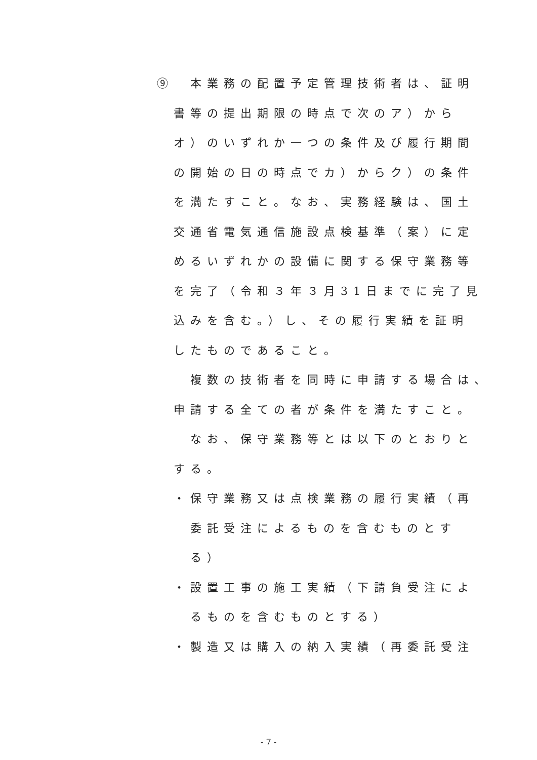⑨　本業務の配置予定管理技術者は、証明
　書等の提出期限の時点で次のア）から
　オ）のいずれか一つの条件及び履行期間
　の開始の日の時点でカ）からク）の条件
　を満たすこと。なお、実務経験は、国土
　交通省電気通信施設点検基準（案）に定
　めるいずれかの設備に関する保守業務等
　を完了（令和３年３月31日までに完了見
　込みを含む。）し、その履行実績を証明
　したものであること。
　　複数の技術者を同時に申請する場合は、
　申請する全ての者が条件を満たすこと。
　　なお、保守業務等とは以下のとおりと
　する。
　・保守業務又は点検業務の履行実績（再
　　委託受注によるものを含むものとす
　　る）
　・設置工事の施工実績（下請負受注によ
　　るものを含むものとする）
　・製造又は購入の納入実績（再委託受注
- 7 -